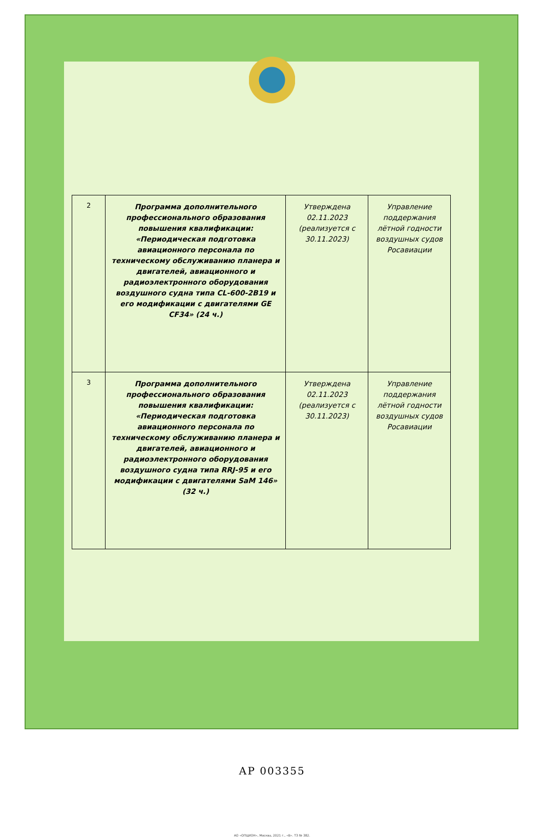| 2 | Программа дополнительного профессионального образования повышения квалификации: «Периодическая подготовка авиационного персонала по техническому обслуживанию планера и двигателей, авиационного и радиоэлектронного оборудования воздушного судна типа CL-600-2B19 и его модификации с двигателями GE CF34» (24 ч.) | Утверждена 02.11.2023 (реализуется с 30.11.2023) | Управление поддержания лётной годности воздушных судов Росавиации |
| 3 | Программа дополнительного профессионального образования повышения квалификации: «Периодическая подготовка авиационного персонала по техническому обслуживанию планера и двигателей, авиационного и радиоэлектронного оборудования воздушного судна типа RRJ-95 и его модификации с двигателями SaM 146» (32 ч.) | Утверждена 02.11.2023 (реализуется с 30.11.2023) | Управление поддержания лётной годности воздушных судов Росавиации |
АР 003355
АО «ОПЦИОН», Москва, 2021 г., «В». ТЗ № 382.